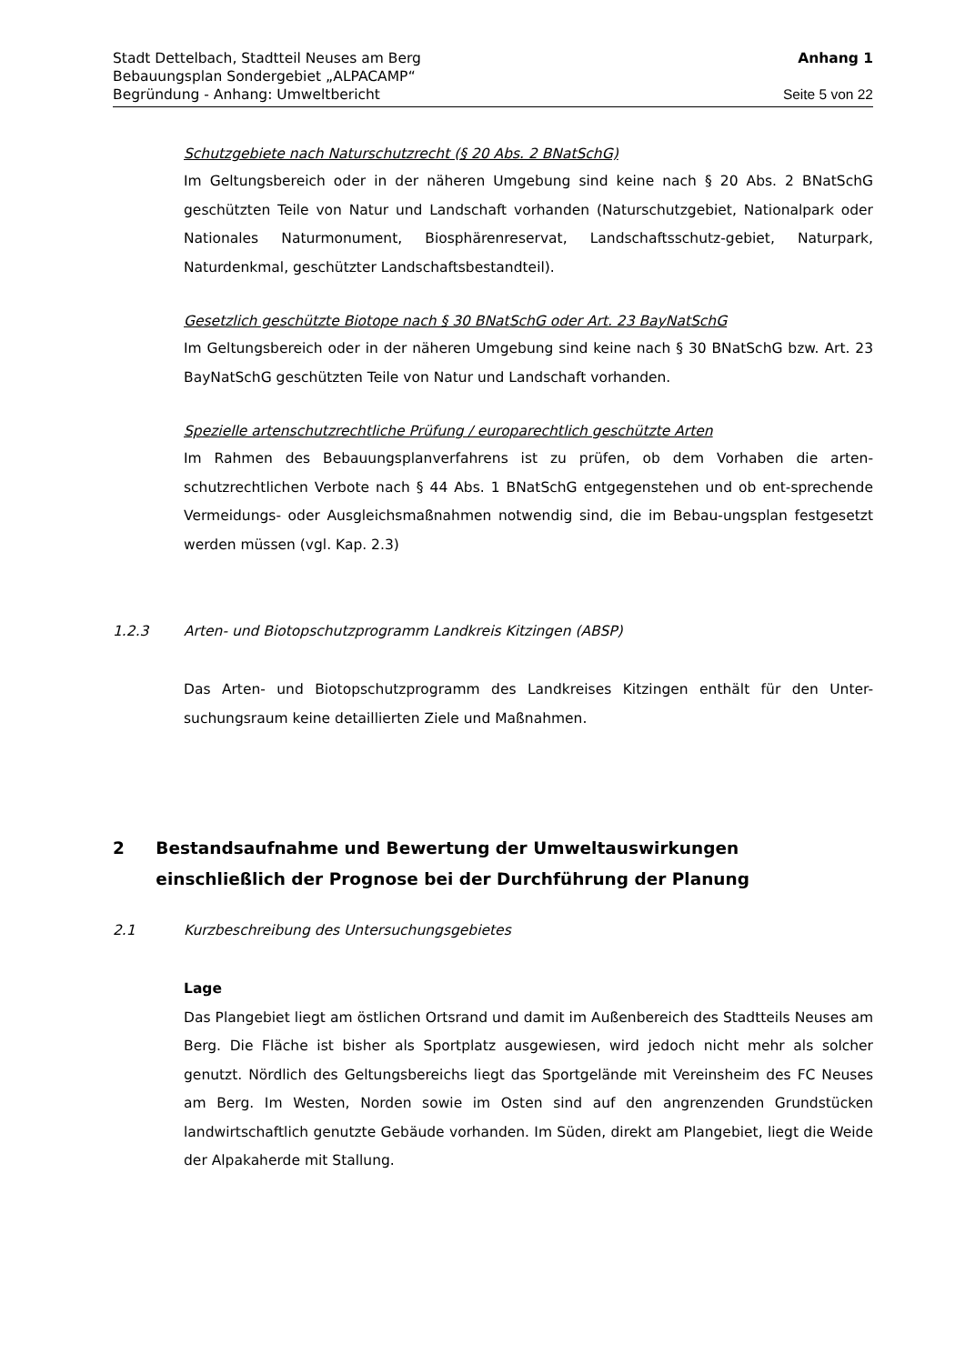Stadt Dettelbach, Stadtteil Neuses am Berg Anhang 1
Bebauungsplan Sondergebiet „ALPACAMP“
Begründung - Anhang: Umweltbericht Seite 5 von 22
Schutzgebiete nach Naturschutzrecht (§ 20 Abs. 2 BNatSchG)
Im Geltungsbereich oder in der näheren Umgebung sind keine nach § 20 Abs. 2 BNatSchG geschützten Teile von Natur und Landschaft vorhanden (Naturschutzgebiet, Nationalpark oder Nationales Naturmonument, Biosphärenreservat, Landschaftsschutz-gebiet, Naturpark, Naturdenkmal, geschützter Landschaftsbestandteil).
Gesetzlich geschützte Biotope nach § 30 BNatSchG oder Art. 23 BayNatSchG
Im Geltungsbereich oder in der näheren Umgebung sind keine nach § 30 BNatSchG bzw. Art. 23 BayNatSchG geschützten Teile von Natur und Landschaft vorhanden.
Spezielle artenschutzrechtliche Prüfung / europarechtlich geschützte Arten
Im Rahmen des Bebauungsplanverfahrens ist zu prüfen, ob dem Vorhaben die arten-schutzrechtlichen Verbote nach § 44 Abs. 1 BNatSchG entgegenstehen und ob ent-sprechende Vermeidungs- oder Ausgleichsmaßnahmen notwendig sind, die im Bebau-ungsplan festgesetzt werden müssen (vgl. Kap. 2.3)
1.2.3 Arten- und Biotopschutzprogramm Landkreis Kitzingen (ABSP)
Das Arten- und Biotopschutzprogramm des Landkreises Kitzingen enthält für den Unter-suchungsraum keine detaillierten Ziele und Maßnahmen.
2 Bestandsaufnahme und Bewertung der Umweltauswirkungen einschließlich der Prognose bei der Durchführung der Planung
2.1 Kurzbeschreibung des Untersuchungsgebietes
Lage
Das Plangebiet liegt am östlichen Ortsrand und damit im Außenbereich des Stadtteils Neuses am Berg. Die Fläche ist bisher als Sportplatz ausgewiesen, wird jedoch nicht mehr als solcher genutzt. Nördlich des Geltungsbereichs liegt das Sportgelände mit Vereinsheim des FC Neuses am Berg. Im Westen, Norden sowie im Osten sind auf den angrenzenden Grundstücken landwirtschaftlich genutzte Gebäude vorhanden. Im Süden, direkt am Plangebiet, liegt die Weide der Alpakaherde mit Stallung.